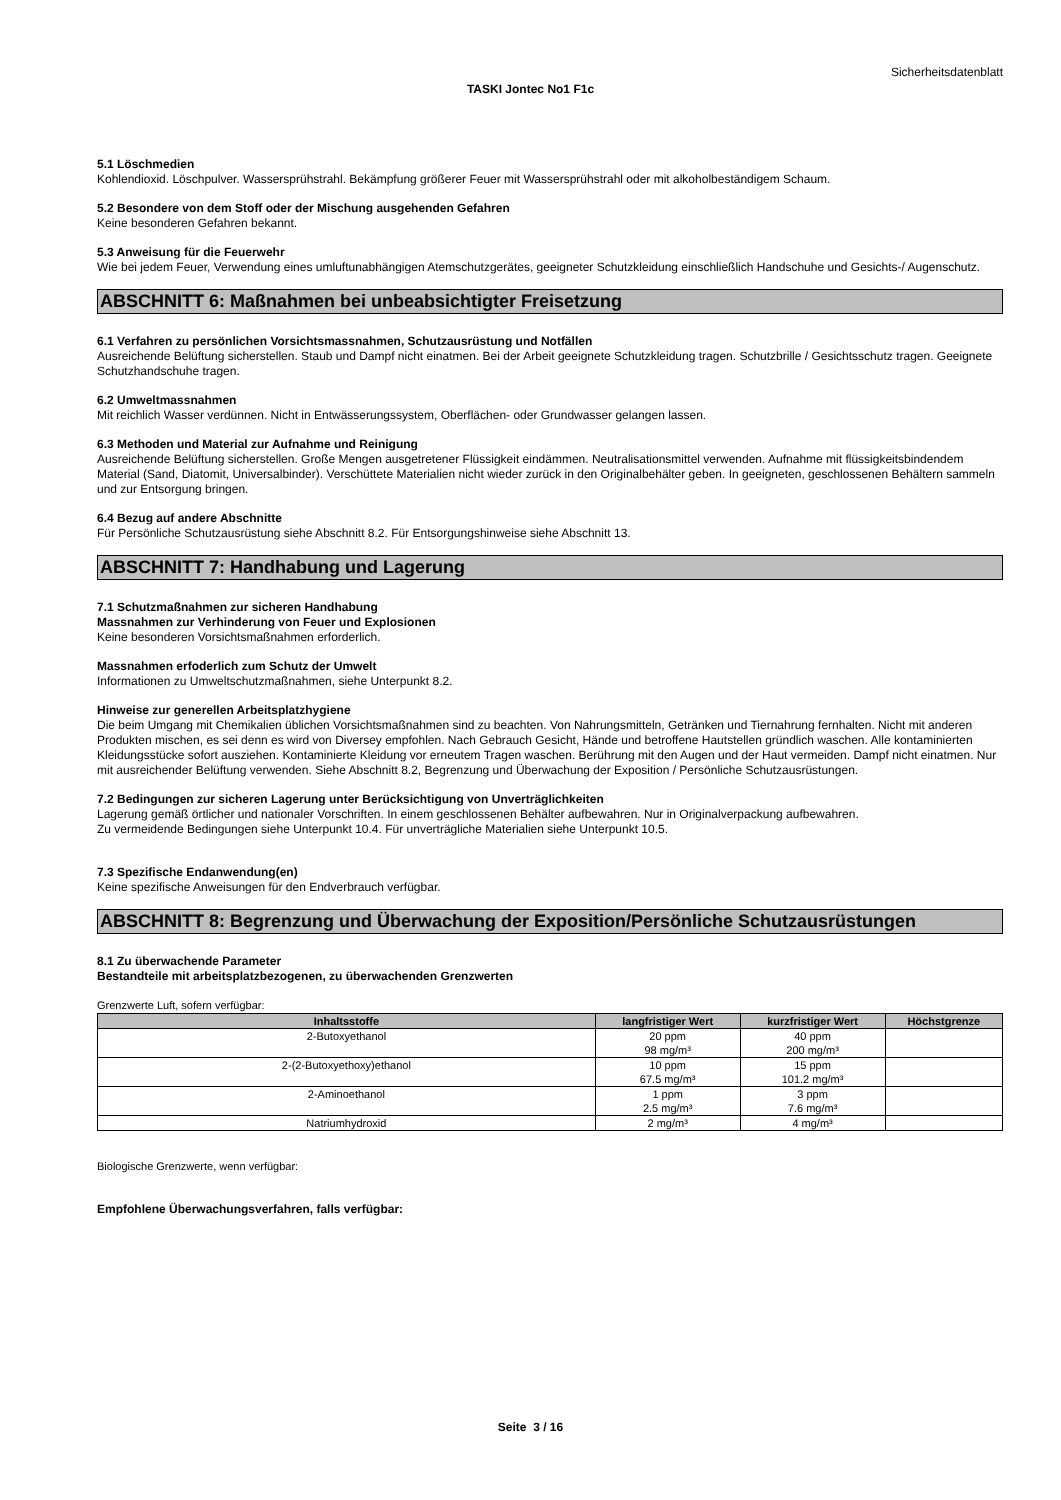Sicherheitsdatenblatt
TASKI Jontec No1 F1c
5.1 Löschmedien
Kohlendioxid. Löschpulver. Wassersprühstrahl. Bekämpfung größerer Feuer mit Wassersprühstrahl oder mit alkoholbeständigem Schaum.
5.2 Besondere von dem Stoff oder der Mischung ausgehenden Gefahren
Keine besonderen Gefahren bekannt.
5.3 Anweisung für die Feuerwehr
Wie bei jedem Feuer, Verwendung eines umluftunabhängigen Atemschutzgerätes, geeigneter Schutzkleidung einschließlich Handschuhe und Gesichts-/ Augenschutz.
ABSCHNITT 6: Maßnahmen bei unbeabsichtigter Freisetzung
6.1 Verfahren zu persönlichen Vorsichtsmassnahmen, Schutzausrüstung und Notfällen
Ausreichende Belüftung sicherstellen. Staub und Dampf nicht einatmen. Bei der Arbeit geeignete Schutzkleidung tragen. Schutzbrille / Gesichtsschutz tragen. Geeignete Schutzhandschuhe tragen.
6.2 Umweltmassnahmen
Mit reichlich Wasser verdünnen. Nicht in Entwässerungssystem, Oberflächen- oder Grundwasser gelangen lassen.
6.3 Methoden und Material zur Aufnahme und Reinigung
Ausreichende Belüftung sicherstellen. Große Mengen ausgetretener Flüssigkeit eindämmen. Neutralisationsmittel verwenden. Aufnahme mit flüssigkeitsbindendem Material (Sand, Diatomit, Universalbinder). Verschüttete Materialien nicht wieder zurück in den Originalbehälter geben. In geeigneten, geschlossenen Behältern sammeln und zur Entsorgung bringen.
6.4 Bezug auf andere Abschnitte
Für Persönliche Schutzausrüstung siehe Abschnitt 8.2. Für Entsorgungshinweise siehe Abschnitt 13.
ABSCHNITT 7: Handhabung und Lagerung
7.1 Schutzmaßnahmen zur sicheren Handhabung
Massnahmen zur Verhinderung von Feuer und Explosionen
Keine besonderen Vorsichtsmaßnahmen erforderlich.
Massnahmen erfoderlich zum Schutz der Umwelt
Informationen zu Umweltschutzmaßnahmen, siehe Unterpunkt 8.2.
Hinweise zur generellen Arbeitsplatzhygiene
Die beim Umgang mit Chemikalien üblichen Vorsichtsmaßnahmen sind zu beachten. Von Nahrungsmitteln, Getränken und Tiernahrung fernhalten. Nicht mit anderen Produkten mischen, es sei denn es wird von Diversey empfohlen. Nach Gebrauch Gesicht, Hände und betroffene Hautstellen gründlich waschen. Alle kontaminierten Kleidungsstücke sofort ausziehen. Kontaminierte Kleidung vor erneutem Tragen waschen. Berührung mit den Augen und der Haut vermeiden. Dampf nicht einatmen. Nur mit ausreichender Belüftung verwenden. Siehe Abschnitt 8.2, Begrenzung und Überwachung der Exposition / Persönliche Schutzausrüstungen.
7.2 Bedingungen zur sicheren Lagerung unter Berücksichtigung von Unverträglichkeiten
Lagerung gemäß örtlicher und nationaler Vorschriften. In einem geschlossenen Behälter aufbewahren. Nur in Originalverpackung aufbewahren.
Zu vermeidende Bedingungen siehe Unterpunkt 10.4. Für unverträgliche Materialien siehe Unterpunkt 10.5.
7.3 Spezifische Endanwendung(en)
Keine spezifische Anweisungen für den Endverbrauch verfügbar.
ABSCHNITT 8: Begrenzung und Überwachung der Exposition/Persönliche Schutzausrüstungen
8.1 Zu überwachende Parameter
Bestandteile mit arbeitsplatzbezogenen, zu überwachenden Grenzwerten
Grenzwerte Luft, sofern verfügbar:
| Inhaltsstoffe | langfristiger Wert | kurzfristiger Wert | Höchstgrenze |
| --- | --- | --- | --- |
| 2-Butoxyethanol | 20 ppm 98 mg/m³ | 40 ppm 200 mg/m³ | |
| 2-(2-Butoxyethoxy)ethanol | 10 ppm 67.5 mg/m³ | 15 ppm 101.2 mg/m³ | |
| 2-Aminoethanol | 1 ppm 2.5 mg/m³ | 3 ppm 7.6 mg/m³ | |
| Natriumhydroxid | 2 mg/m³ | 4 mg/m³ | |
Biologische Grenzwerte, wenn verfügbar:
Empfohlene Überwachungsverfahren, falls verfügbar:
Seite 3 / 16